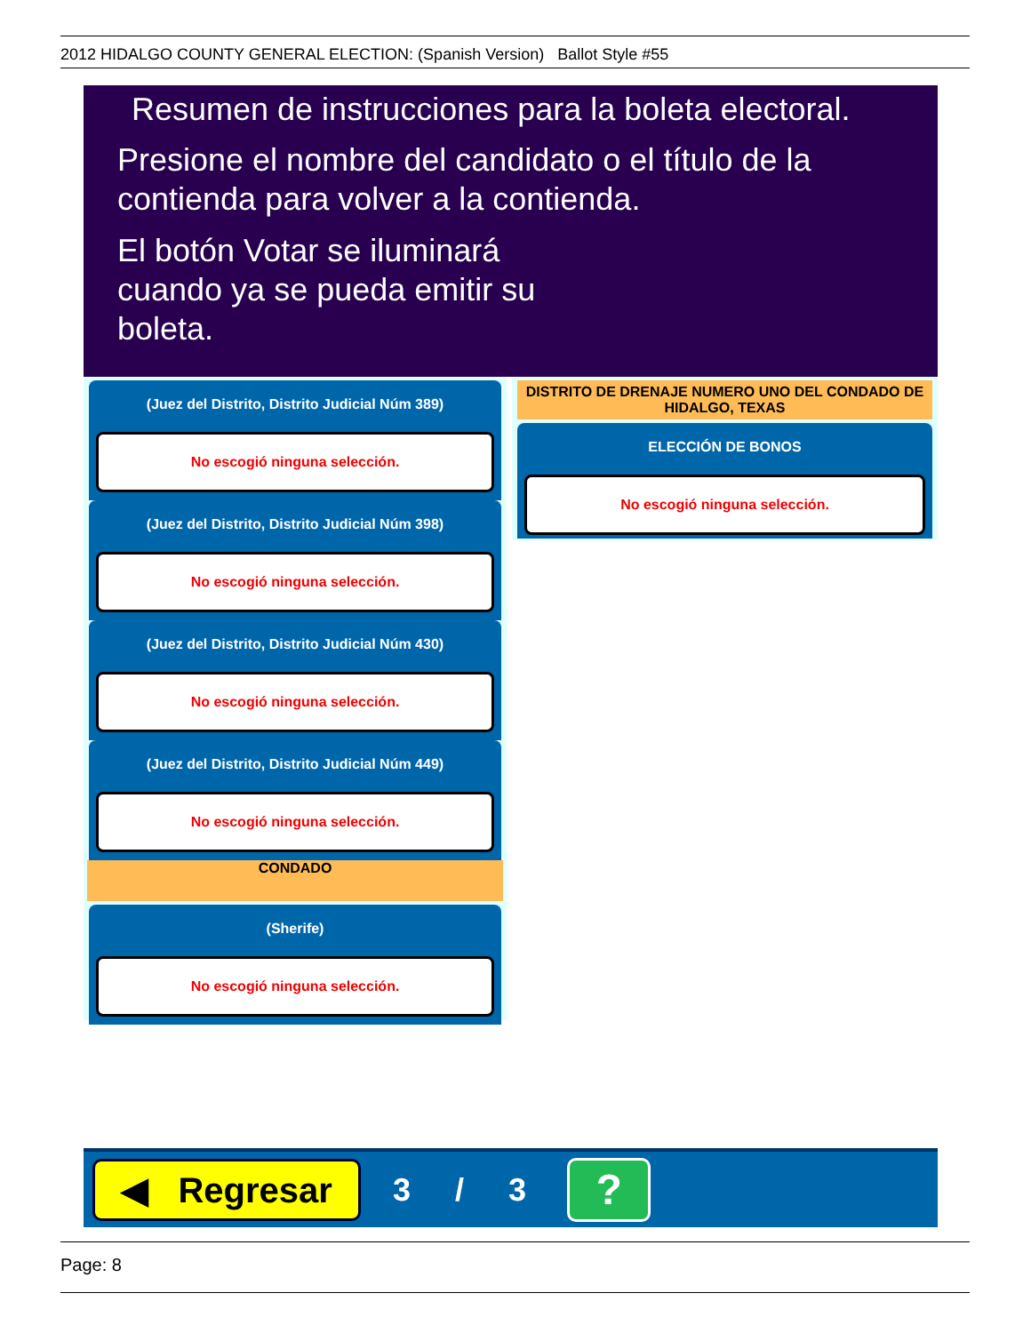2012 HIDALGO COUNTY GENERAL ELECTION: (Spanish Version) Ballot Style #55
Resumen de instrucciones para la boleta electoral.
Presione el nombre del candidato o el título de la contienda para volver a la contienda.
El botón Votar se iluminará cuando ya se pueda emitir su boleta.
(Juez del Distrito, Distrito Judicial Núm 389)
No escogió ninguna selección.
(Juez del Distrito, Distrito Judicial Núm 398)
No escogió ninguna selección.
(Juez del Distrito, Distrito Judicial Núm 430)
No escogió ninguna selección.
(Juez del Distrito, Distrito Judicial Núm 449)
No escogió ninguna selección.
CONDADO
(Sherife)
No escogió ninguna selección.
DISTRITO DE DRENAJE NUMERO UNO DEL CONDADO DE HIDALGO, TEXAS
ELECCIÓN DE BONOS
No escogió ninguna selección.
◀ Regresar
3 / 3
?
Page: 8